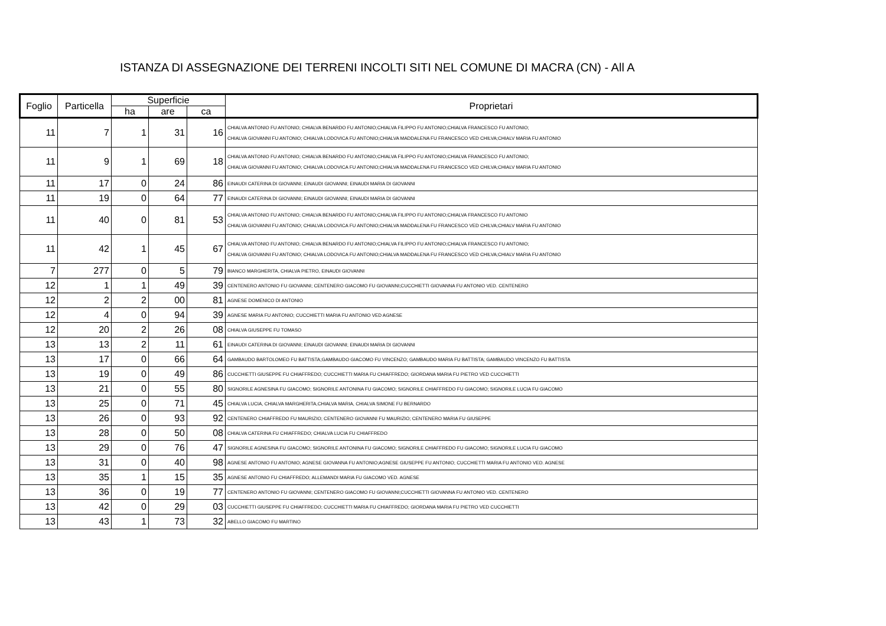ISTANZA DI ASSEGNAZIONE DEI TERRENI INCOLTI SITI NEL COMUNE DI MACRA (CN) - All A
| Foglio | Particella | Superficie | | | Proprietari |
| --- | --- | --- | --- | --- | --- |
| | | ha | are | ca | |
| 11 | 7 | 1 | 31 | 16 | CHIALVA ANTONIO FU ANTONIO; CHIALVA BENARDO FU ANTONIO;CHIALVA FILIPPO FU ANTONIO;CHIALVA FRANCESCO FU ANTONIO; CHIALVA GIOVANNI FU ANTONIO; CHIALVA LODOVICA FU ANTONIO;CHIALVA MADDALENA FU FRANCESCO VED CHILVA;CHIALV MARIA FU ANTONIO |
| 11 | 9 | 1 | 69 | 18 | CHIALVA ANTONIO FU ANTONIO; CHIALVA BENARDO FU ANTONIO;CHIALVA FILIPPO FU ANTONIO;CHIALVA FRANCESCO FU ANTONIO; CHIALVA GIOVANNI FU ANTONIO; CHIALVA LODOVICA FU ANTONIO;CHIALVA MADDALENA FU FRANCESCO VED CHILVA;CHIALV MARIA FU ANTONIO |
| 11 | 17 | 0 | 24 | 86 | EINAUDI CATERINA DI GIOVANNI; EINAUDI GIOVANNI; EINAUDI MARIA DI GIOVANNI |
| 11 | 19 | 0 | 64 | 77 | EINAUDI CATERINA DI GIOVANNI; EINAUDI GIOVANNI; EINAUDI MARIA DI GIOVANNI |
| 11 | 40 | 0 | 81 | 53 | CHIALVA ANTONIO FU ANTONIO; CHIALVA BENARDO FU ANTONIO;CHIALVA FILIPPO FU ANTONIO;CHIALVA FRANCESCO FU ANTONIO CHIALVA GIOVANNI FU ANTONIO; CHIALVA LODOVICA FU ANTONIO;CHIALVA MADDALENA FU FRANCESCO VED CHILVA;CHIALV MARIA FU ANTONIO |
| 11 | 42 | 1 | 45 | 67 | CHIALVA ANTONIO FU ANTONIO; CHIALVA BENARDO FU ANTONIO;CHIALVA FILIPPO FU ANTONIO;CHIALVA FRANCESCO FU ANTONIO; CHIALVA GIOVANNI FU ANTONIO; CHIALVA LODOVICA FU ANTONIO;CHIALVA MADDALENA FU FRANCESCO VED CHILVA;CHIALV MARIA FU ANTONIO |
| 7 | 277 | 0 | 5 | 79 | BIANCO MARGHERITA, CHIALVA PIETRO, EINAUDI GIOVANNI |
| 12 | 1 | 1 | 49 | 39 | CENTENERO ANTONIO FU GIOVANNI; CENTENERO GIACOMO FU GIOVANNI;CUCCHIETTI GIOVANNA FU ANTONIO VED. CENTENERO |
| 12 | 2 | 2 | 00 | 81 | AGNESE DOMENICO DI ANTONIO |
| 12 | 4 | 0 | 94 | 39 | AGNESE MARIA FU ANTONIO; CUCCHIETTI MARIA FU ANTONIO VED AGNESE |
| 12 | 20 | 2 | 26 | 08 | CHIALVA GIUSEPPE FU TOMASO |
| 13 | 13 | 2 | 11 | 61 | EINAUDI CATERINA DI GIOVANNI; EINAUDI GIOVANNI; EINAUDI MARIA DI GIOVANNI |
| 13 | 17 | 0 | 66 | 64 | GAMBAUDO BARTOLOMEO FU BATTISTA;GAMBAUDO GIACOMO FU VINCENZO; GAMBAUDO MARIA FU BATTISTA; GAMBAUDO VINCENZO FU BATTISTA |
| 13 | 19 | 0 | 49 | 86 | CUCCHIETTI GIUSEPPE FU CHIAFFREDO; CUCCHIETTI MARIA FU CHIAFFREDO; GIORDANA MARIA FU PIETRO VED CUCCHIETTI |
| 13 | 21 | 0 | 55 | 80 | SIGNORILE AGNESINA FU GIACOMO; SIGNORILE ANTONINA FU GIACOMO; SIGNORILE CHIAFFREDO FU GIACOMO; SIGNORILE LUCIA FU GIACOMO |
| 13 | 25 | 0 | 71 | 45 | CHIALVA LUCIA, CHIALVA MARGHERITA,CHIALVA MARIA, CHIALVA SIMONE FU BERNARDO |
| 13 | 26 | 0 | 93 | 92 | CENTENERO CHIAFFREDO FU MAURIZIO; CENTENERO GIOVANNI FU MAURIZIO; CENTENERO MARIA FU GIUSEPPE |
| 13 | 28 | 0 | 50 | 08 | CHIALVA CATERINA FU CHIAFFREDO; CHIALVA LUCIA FU CHIAFFREDO |
| 13 | 29 | 0 | 76 | 47 | SIGNORILE AGNESINA FU GIACOMO; SIGNORILE ANTONINA FU GIACOMO; SIGNORILE CHIAFFREDO FU GIACOMO; SIGNORILE LUCIA FU GIACOMO |
| 13 | 31 | 0 | 40 | 98 | AGNESE ANTONIO FU ANTONIO; AGNESE GIOVANNA FU ANTONIO;AGNESE GIUSEPPE FU ANTONIO; CUCCHIETTI MARIA FU ANTONIO VED. AGNESE |
| 13 | 35 | 1 | 15 | 35 | AGNESE ANTONIO FU CHIAFFREDO; ALLEMANDI MARIA FU GIACOMO VED. AGNESE |
| 13 | 36 | 0 | 19 | 77 | CENTENERO ANTONIO FU GIOVANNI; CENTENERO GIACOMO FU GIOVANNI;CUCCHIETTI GIOVANNA FU ANTONIO VED. CENTENERO |
| 13 | 42 | 0 | 29 | 03 | CUCCHIETTI GIUSEPPE FU CHIAFFREDO; CUCCHIETTI MARIA FU CHIAFFREDO; GIORDANA MARIA FU PIETRO VED CUCCHIETTI |
| 13 | 43 | 1 | 73 | 32 | ABELLO GIACOMO FU MARTINO |